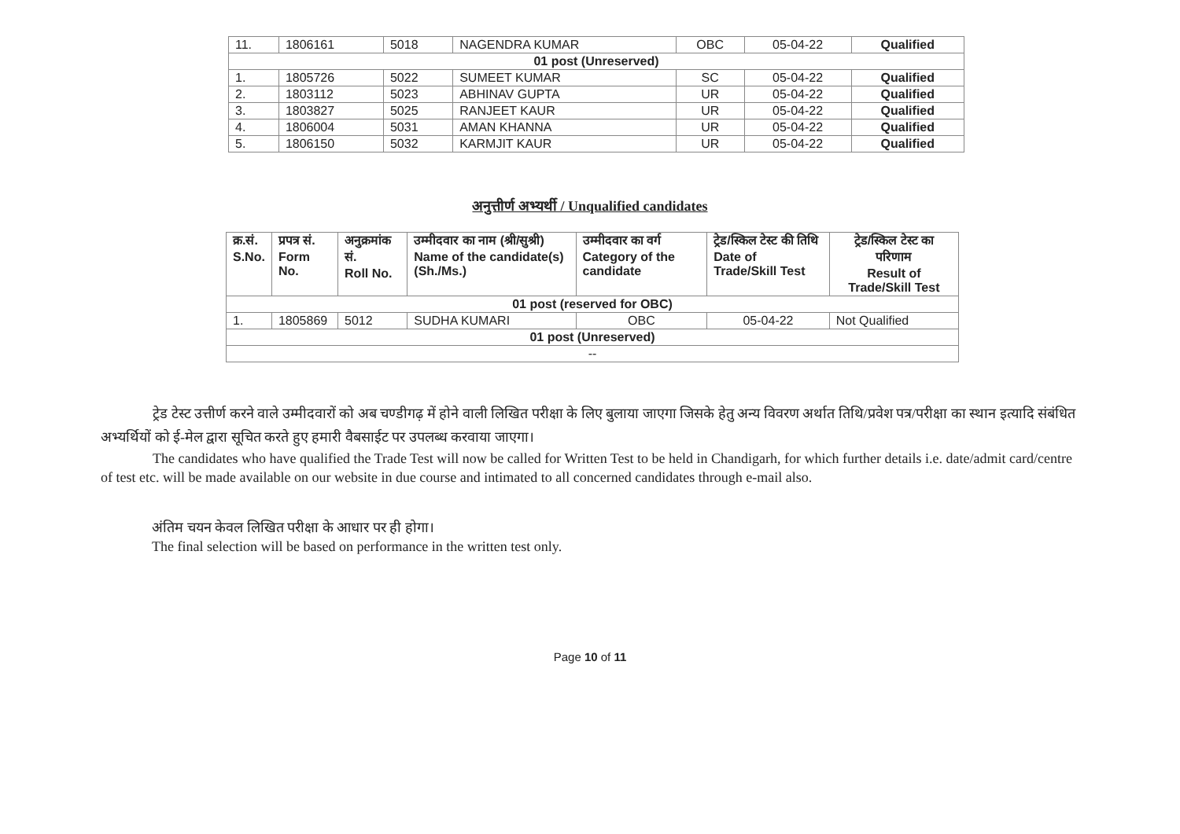| 11. | 1806161 | 5018 | NAGENDRA KUMAR | OBC | 05-04-22 | Qualified |
| 01 post (Unreserved) | | | | | | |
| 1. | 1805726 | 5022 | SUMEET KUMAR | SC | 05-04-22 | Qualified |
| 2. | 1803112 | 5023 | ABHINAV GUPTA | UR | 05-04-22 | Qualified |
| 3. | 1803827 | 5025 | RANJEET KAUR | UR | 05-04-22 | Qualified |
| 4. | 1806004 | 5031 | AMAN KHANNA | UR | 05-04-22 | Qualified |
| 5. | 1806150 | 5032 | KARMJIT KAUR | UR | 05-04-22 | Qualified |
अनुत्तीर्ण अभ्यर्थी / Unqualified candidates
| क्र.सं. S.No. | प्रपत्र सं. Form No. | अनुक्रमांक सं. Roll No. | उम्मीदवार का नाम (श्री/सुश्री) Name of the candidate(s) (Sh./Ms.) | उम्मीदवार का वर्ग Category of the candidate | ट्रेड/स्किल टेस्ट की तिथि Date of Trade/Skill Test | ट्रेड/स्किल टेस्ट का परिणाम Result of Trade/Skill Test |
| --- | --- | --- | --- | --- | --- | --- |
| 01 post (reserved for OBC) | | | | | | |
| 1. | 1805869 | 5012 | SUDHA KUMARI | OBC | 05-04-22 | Not Qualified |
| 01 post (Unreserved) | | | | | | |
| -- | | | | | | |
ट्रेड टेस्ट उत्तीर्ण करने वाले उम्मीदवारों को अब चण्डीगढ़ में होने वाली लिखित परीक्षा के लिए बुलाया जाएगा जिसके हेतु अन्य विवरण अर्थात तिथि/प्रवेश पत्र/परीक्षा का स्थान इत्यादि संबंधित अभ्यर्थियों को ई-मेल द्वारा सूचित करते हुए हमारी वैबसाईट पर उपलब्ध करवाया जाएगा।
The candidates who have qualified the Trade Test will now be called for Written Test to be held in Chandigarh, for which further details i.e. date/admit card/centre of test etc. will be made available on our website in due course and intimated to all concerned candidates through e-mail also.
अंतिम चयन केवल लिखित परीक्षा के आधार पर ही होगा।
The final selection will be based on performance in the written test only.
Page 10 of 11